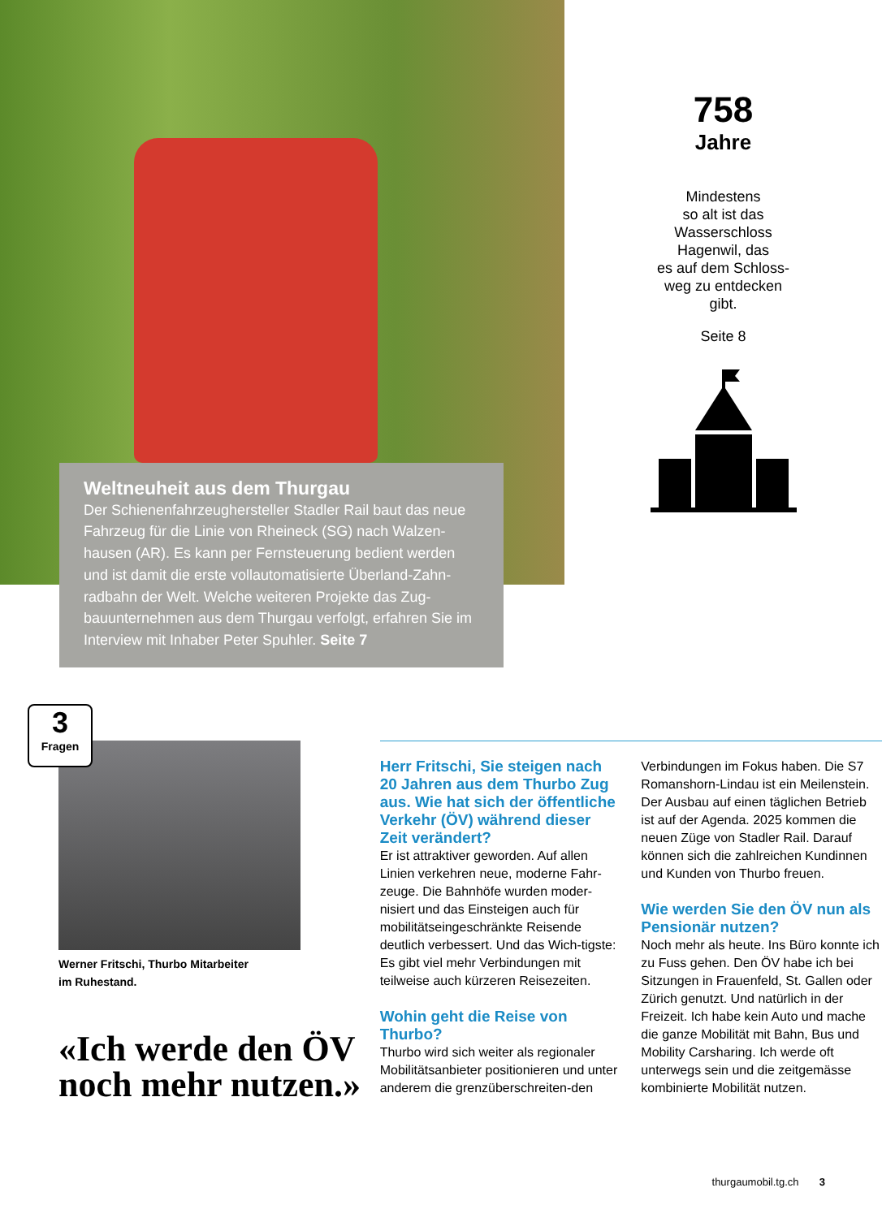758
Jahre
Mindestens
so alt ist das
Wasserschloss
Hagenwil, das
es auf dem Schloss-
weg zu entdecken
gibt.
Seite 8
Weltneuheit aus dem Thurgau
Der Schienenfahrzeughersteller Stadler Rail baut das neue Fahrzeug für die Linie von Rheineck (SG) nach Walzen-hausen (AR). Es kann per Fernsteuerung bedient werden und ist damit die erste vollautomatisierte Überland-Zahn-radbahn der Welt. Welche weiteren Projekte das Zug-bauunternehmen aus dem Thurgau verfolgt, erfahren Sie im Interview mit Inhaber Peter Spuhler. Seite 7
3
Fragen
Werner Fritschi, Thurbo Mitarbeiter
im Ruhestand.
«Ich werde den ÖV noch mehr nutzen.»
Herr Fritschi, Sie steigen nach 20 Jahren aus dem Thurbo Zug aus. Wie hat sich der öffentliche Verkehr (ÖV) während dieser Zeit verändert?
Er ist attraktiver geworden. Auf allen Linien verkehren neue, moderne Fahr-zeuge. Die Bahnhöfe wurden moder-nisiert und das Einsteigen auch für mobilitätseingeschränkte Reisende deutlich verbessert. Und das Wich-tigste: Es gibt viel mehr Verbindungen mit teilweise auch kürzeren Reisezeiten.
Wohin geht die Reise von Thurbo?
Thurbo wird sich weiter als regionaler Mobilitätsanbieter positionieren und unter anderem die grenzüberschreiten-den Verbindungen im Fokus haben. Die S7 Romanshorn-Lindau ist ein Meilenstein. Der Ausbau auf einen täglichen Betrieb ist auf der Agenda. 2025 kommen die neuen Züge von Stadler Rail. Darauf können sich die zahlreichen Kundinnen und Kunden von Thurbo freuen.
Wie werden Sie den ÖV nun als Pensionär nutzen?
Noch mehr als heute. Ins Büro konnte ich zu Fuss gehen. Den ÖV habe ich bei Sitzungen in Frauenfeld, St. Gallen oder Zürich genutzt. Und natürlich in der Freizeit. Ich habe kein Auto und mache die ganze Mobilität mit Bahn, Bus und Mobility Carsharing. Ich werde oft unterwegs sein und die zeitgemässe kombinierte Mobilität nutzen.
thurgaumobil.tg.ch 3